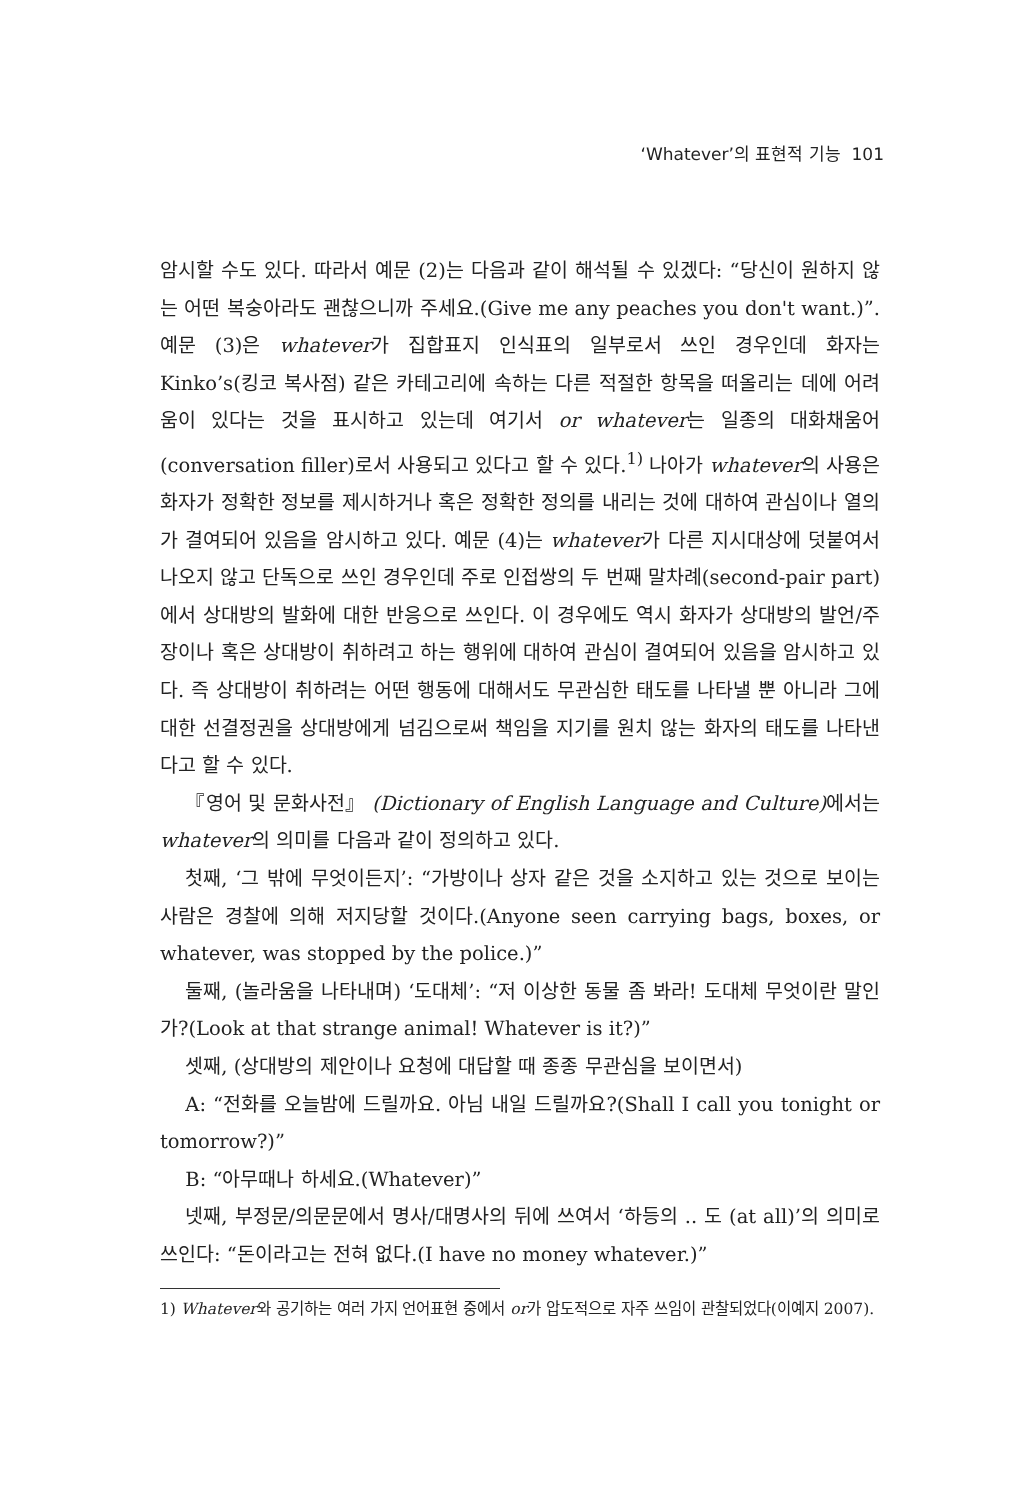‘Whatever’의 표현적 기능 101
암시할 수도 있다. 따라서 예문 (2)는 다음과 같이 해석될 수 있겠다: “당신이 원하지 않는 어떤 복숭아라도 괜찮으니까 주세요.(Give me any peaches you don't want.)”. 예문 (3)은 whatever가 집합표지 인식표의 일부로서 쓰인 경우인데 화자는 Kinko’s(킹코 복사점) 같은 카테고리에 속하는 다른 적절한 항목을 떠올리는 데에 어려움이 있다는 것을 표시하고 있는데 여기서 or whatever는 일종의 대화채움어(conversation filler)로서 사용되고 있다고 할 수 있다.<sup>1)</sup> 나아가 whatever의 사용은 화자가 정확한 정보를 제시하거나 혹은 정확한 정의를 내리는 것에 대하여 관심이나 열의가 결여되어 있음을 암시하고 있다. 예문 (4)는 whatever가 다른 지시대상에 덧붙여서 나오지 않고 단독으로 쓰인 경우인데 주로 인접쌍의 두 번째 말차례(second-pair part)에서 상대방의 발화에 대한 반응으로 쓰인다. 이 경우에도 역시 화자가 상대방의 발언/주장이나 혹은 상대방이 취하려고 하는 행위에 대하여 관심이 결여되어 있음을 암시하고 있다. 즉 상대방이 취하려는 어떤 행동에 대해서도 무관심한 태도를 나타낼 뿐 아니라 그에 대한 선결정권을 상대방에게 넘김으로써 책임을 지기를 원치 않는 화자의 태도를 나타낸다고 할 수 있다.
『영어 및 문화사전』 (Dictionary of English Language and Culture) 에서는 whatever의 의미를 다음과 같이 정의하고 있다.
첫째, ‘그 밖에 무엇이든지’: “가방이나 상자 같은 것을 소지하고 있는 것으로 보이는 사람은 경찰에 의해 저지당할 것이다.(Anyone seen carrying bags, boxes, or whatever, was stopped by the police.)”
둘째, (놀라움을 나타내며) ‘도대체’: “저 이상한 동물 좀 봐라! 도대체 무엇이란 말인가?(Look at that strange animal! Whatever is it?)”
셋째, (상대방의 제안이나 요청에 대답할 때 종종 무관심을 보이면서)
A: “전화를 오늘밤에 드릴까요. 아님 내일 드릴까요?(Shall I call you tonight or tomorrow?)”
B: “아무때나 하세요.(Whatever)”
넷째, 부정문/의문문에서 명사/대명사의 뒤에 쓰여서 ‘하등의 .. 도 (at all)’의 의미로 쓰인다: “돈이라고는 전혀 없다.(I have no money whatever.)”
1) Whatever와 공기하는 여러 가지 언어표현 중에서 or가 압도적으로 자주 쓰임이 관찰되었다(이예지 2007).